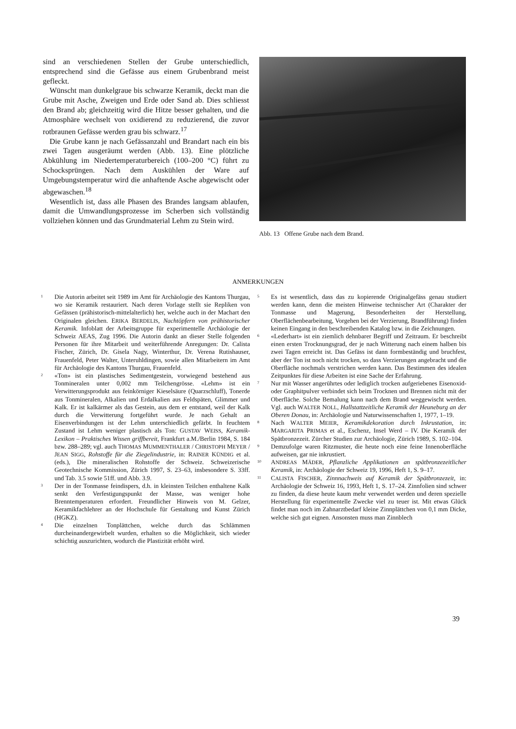sind an verschiedenen Stellen der Grube unterschiedlich, entsprechend sind die Gefässe aus einem Grubenbrand meist gefleckt.
Wünscht man dunkelgraue bis schwarze Keramik, deckt man die Grube mit Asche, Zweigen und Erde oder Sand ab. Dies schliesst den Brand ab; gleichzeitig wird die Hitze besser gehalten, und die Atmosphäre wechselt von oxidierend zu reduzierend, die zuvor rotbraunen Gefässe werden grau bis schwarz.<sup>17</sup>
Die Grube kann je nach Gefässanzahl und Brandart nach ein bis zwei Tagen ausgeräumt werden (Abb. 13). Eine plötzliche Abkühlung im Niedertemperaturbereich (100–200 °C) führt zu Schocksprüngen. Nach dem Auskühlen der Ware auf Umgebungstemperatur wird die anhaftende Asche abgewischt oder abgewaschen.<sup>18</sup>
Wesentlich ist, dass alle Phasen des Brandes langsam ablaufen, damit die Umwandlungsprozesse im Scherben sich vollständig vollziehen können und das Grundmaterial Lehm zu Stein wird.
Abb. 13 Offene Grube nach dem Brand.
ANMERKUNGEN
<sup>1</sup>
Die Autorin arbeitet seit 1989 im Amt für Archäologie des Kantons Thurgau, wo sie Keramik restauriert. Nach deren Vorlage stellt sie Repliken von Gefässen (prähistorisch-mittelalterlich) her, welche auch in der Machart den Originalen gleichen. ERIKA BERDELIS, Nachtöpfern von prähistorischer Keramik. Infoblatt der Arbeitsgruppe für experimentelle Archäologie der Schweiz AEAS, Zug 1996. Die Autorin dankt an dieser Stelle folgenden Personen für ihre Mitarbeit und weiterführende Anregungen: Dr. Calista Fischer, Zürich, Dr. Gisela Nagy, Winterthur, Dr. Verena Rutishauser, Frauenfeld, Peter Walter, Unteruhldingen, sowie allen Mitarbeitern im Amt für Archäologie des Kantons Thurgau, Frauenfeld.
<sup>2</sup>
«Ton» ist ein plastisches Sedimentgestein, vorwiegend bestehend aus Tonmineralen unter 0,002 mm Teilchengrösse. «Lehm» ist ein Verwitterungsprodukt aus feinkörniger Kieselsäure (Quarzschluff), Tonerde aus Tonmineralen, Alkalien und Erdalkalien aus Feldspäten, Glimmer und Kalk. Er ist kalkärmer als das Gestein, aus dem er entstand, weil der Kalk durch die Verwitterung fortgeführt wurde. Je nach Gehalt an Eisenverbindungen ist der Lehm unterschiedlich gefärbt. In feuchtem Zustand ist Lehm weniger plastisch als Ton: GUSTAV WEISS, Keramik-Lexikon – Praktisches Wissen griffbereit, Frankfurt a.M./Berlin 1984, S. 184 bzw. 288–289; vgl. auch THOMAS MUMMENTHALER / CHRISTOPH MEYER / JEAN SIGG, Rohstoffe für die Ziegelindustrie, in: RAINER KÜNDIG et al. (eds.), Die mineralischen Rohstoffe der Schweiz. Schweizerische Geotechnische Kommission, Zürich 1997, S. 23–63, insbesondere S. 33ff. und Tab. 3.5 sowie 51ff. und Abb. 3.9.
<sup>3</sup>
Der in der Tonmasse feindispers, d.h. in kleinsten Teilchen enthaltene Kalk senkt den Verfestigungspunkt der Masse, was weniger hohe Brenntemperaturen erfordert. Freundlicher Hinweis von M. Gelzer, Keramikfachlehrer an der Hochschule für Gestaltung und Kunst Zürich (HGKZ).
<sup>4</sup>
Die einzelnen Tonplättchen, welche durch das Schlämmen durcheinandergewirbelt wurden, erhalten so die Möglichkeit, sich wieder schichtig auszurichten, wodurch die Plastizität erhöht wird.
<sup>5</sup>
Es ist wesentlich, dass das zu kopierende Originalgefäss genau studiert werden kann, denn die meisten Hinweise technischer Art (Charakter der Tonmasse und Magerung, Besonderheiten der Herstellung, Oberflächenbearbeitung, Vorgehen bei der Verzierung, Brandführung) finden keinen Eingang in den beschreibenden Katalog bzw. in die Zeichnungen.
<sup>6</sup>
«Lederhart» ist ein ziemlich dehnbarer Begriff und Zeitraum. Er beschreibt einen ersten Trocknungsgrad, der je nach Witterung nach einem halben bis zwei Tagen erreicht ist. Das Gefäss ist dann formbeständig und bruchfest, aber der Ton ist noch nicht trocken, so dass Verzierungen angebracht und die Oberfläche nochmals verstrichen werden kann. Das Bestimmen des idealen Zeitpunktes für diese Arbeiten ist eine Sache der Erfahrung.
<sup>7</sup>
Nur mit Wasser angerührtes oder lediglich trocken aufgeriebenes Eisenoxid- oder Graphitpulver verbindet sich beim Trocknen und Brennen nicht mit der Oberfläche. Solche Bemalung kann nach dem Brand weggewischt werden. Vgl. auch WALTER NOLL, Hallstattzeitliche Keramik der Heuneburg an der Oberen Donau, in: Archäologie und Naturwissenschaften 1, 1977, 1–19.
<sup>8</sup>
Nach WALTER MEIER, Keramikdekoration durch Inkrustation, in: MARGARITA PRIMAS et al., Eschenz, Insel Werd – IV. Die Keramik der Spätbronzezeit. Zürcher Studien zur Archäologie, Zürich 1989, S. 102–104.
<sup>9</sup>
Demzufolge waren Ritzmuster, die heute noch eine feine Innenoberfläche aufweisen, gar nie inkrustiert.
<sup>10</sup>
ANDREAS MÄDER, Pflanzliche Applikationen an spätbronzezeitlicher Keramik, in: Archäologie der Schweiz 19, 1996, Heft 1, S. 9–17.
<sup>11</sup>
CALISTA FISCHER, Zinnnachweis auf Keramik der Spätbronzezeit, in: Archäologie der Schweiz 16, 1993, Heft 1, S. 17–24. Zinnfolien sind schwer zu finden, da diese heute kaum mehr verwendet werden und deren spezielle Herstellung für experimentelle Zwecke viel zu teuer ist. Mit etwas Glück findet man noch im Zahnarztbedarf kleine Zinnplättchen von 0,1 mm Dicke, welche sich gut eignen. Ansonsten muss man Zinnblech
39